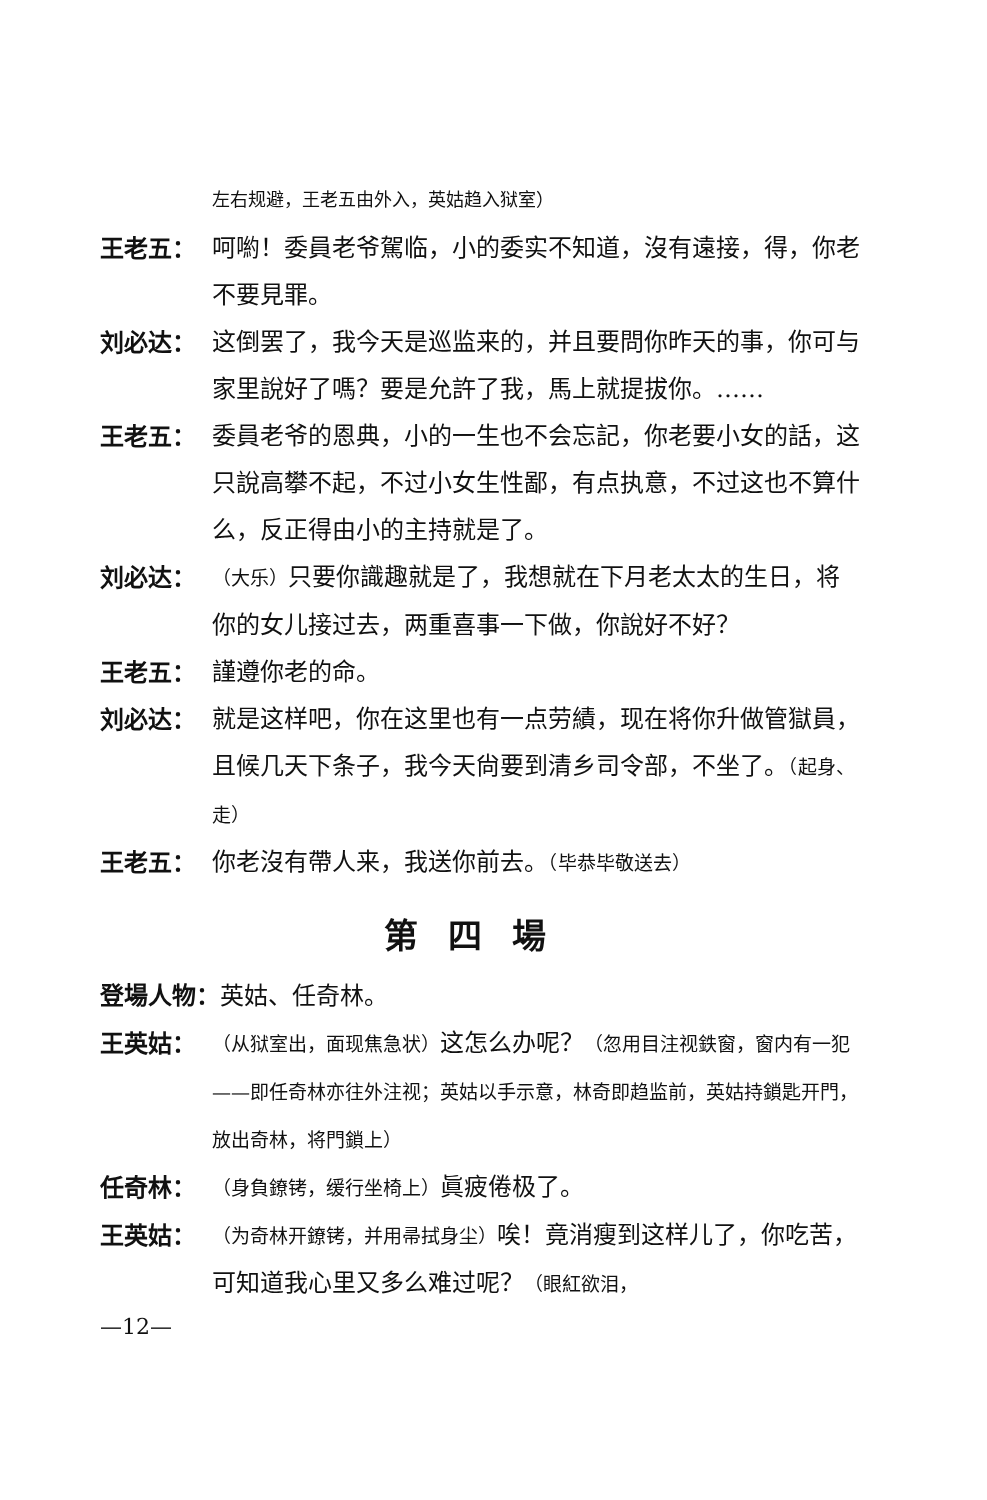左右规避，王老五由外入，英姑趋入狱室）
王老五： 呵喲！委員老爷駕临，小的委实不知道，沒有遠接，得，你老不要見罪。
刘必达： 这倒罢了，我今天是巡监来的，并且要問你昨天的事，你可与家里說好了嗎？要是允許了我，馬上就提拔你。……
王老五： 委員老爷的恩典，小的一生也不会忘記，你老要小女的話，这只說高攀不起，不过小女生性鄙，有点执意，不过这也不算什么，反正得由小的主持就是了。
刘必达：
（大乐）只要你識趣就是了，我想就在下月老太太的生日，将你的女儿接过去，两重喜事一下做，你說好不好？
王老五： 謹遵你老的命。
刘必达： 就是这样吧，你在这里也有一点劳績，现在将你升做管獄員，且候几天下条子，我今天尙要到清乡司令部，不坐了。（起身、走）
王老五： 你老沒有帶人来，我送你前去。（毕恭毕敬送去）
第四場
登場人物：英姑、任奇林。
王英姑：
（从狱室出，面现焦急状）这怎么办呢？（忽用目注视鉄窗，窗内有一犯——即任奇林亦往外注视；英姑以手示意，林奇即趋监前，英姑持鎖匙开門，放出奇林，将門鎖上）
任奇林：
（身負鐐铐，缓行坐椅上）眞疲倦极了。
王英姑：
（为奇林开鐐铐，并用帚拭身尘）唉！竟消瘦到这样儿了，你吃苦，可知道我心里又多么难过呢？（眼紅欲泪，
—12—